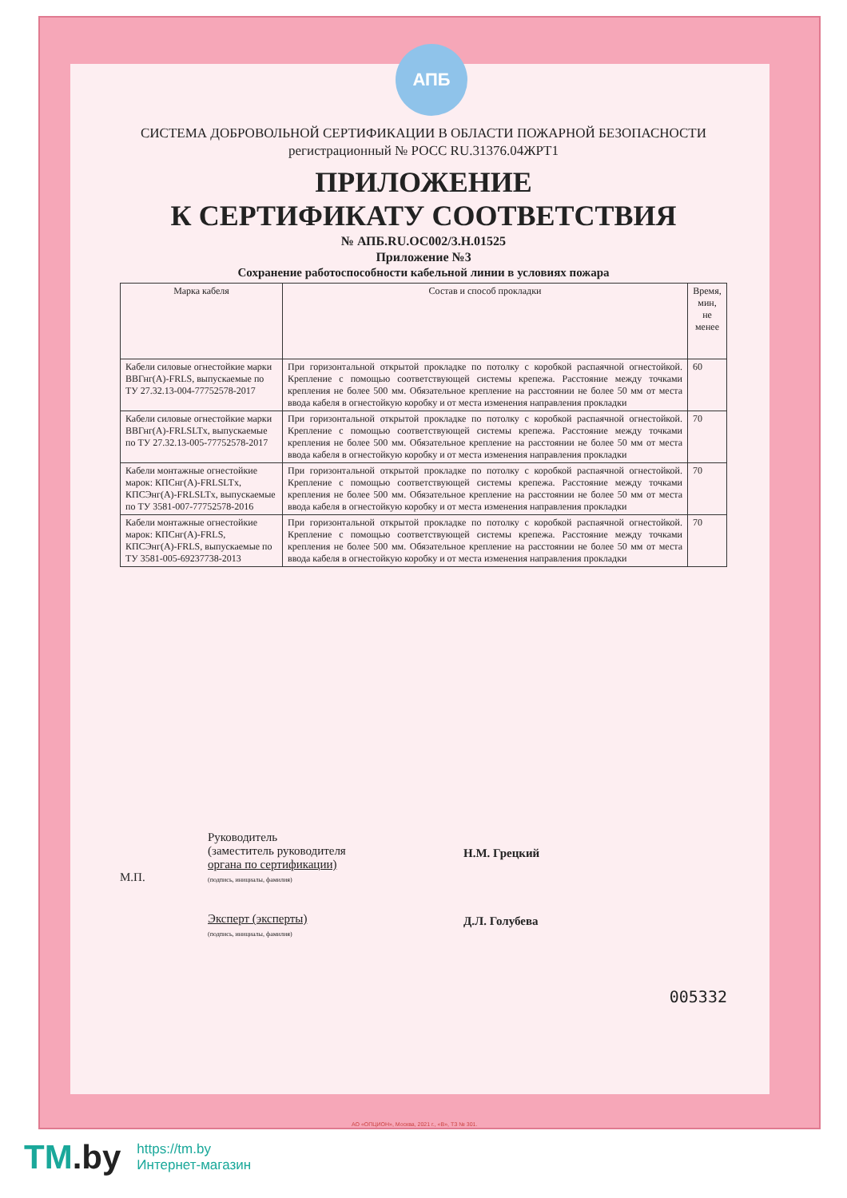АПБ
СИСТЕМА ДОБРОВОЛЬНОЙ СЕРТИФИКАЦИИ В ОБЛАСТИ ПОЖАРНОЙ БЕЗОПАСНОСТИ
регистрационный № РОСС RU.31376.04ЖРТ1
ПРИЛОЖЕНИЕ
К СЕРТИФИКАТУ СООТВЕТСТВИЯ
№ АПБ.RU.OC002/3.H.01525
Приложение №3
Сохранение работоспособности кабельной линии в условиях пожара
| Марка кабеля | Состав и способ прокладки | Время, мин, не менее |
| --- | --- | --- |
| Кабели силовые огнестойкие марки ВВГнг(А)-FRLS, выпускаемые по ТУ 27.32.13-004-77752578-2017 | При горизонтальной открытой прокладке по потолку с коробкой распаячной огнестойкой. Крепление с помощью соответствующей системы крепежа. Расстояние между точками крепления не более 500 мм. Обязательное крепление на расстоянии не более 50 мм от места ввода кабеля в огнестойкую коробку и от места изменения направления прокладки | 60 |
| Кабели силовые огнестойкие марки ВВГнг(А)-FRLSLTx, выпускаемые по ТУ 27.32.13-005-77752578-2017 | При горизонтальной открытой прокладке по потолку с коробкой распаячной огнестойкой. Крепление с помощью соответствующей системы крепежа. Расстояние между точками крепления не более 500 мм. Обязательное крепление на расстоянии не более 50 мм от места ввода кабеля в огнестойкую коробку и от места изменения направления прокладки | 70 |
| Кабели монтажные огнестойкие марок: КПСнг(А)-FRLSLTx, КПСЭнг(А)-FRLSLTx, выпускаемые по ТУ 3581-007-77752578-2016 | При горизонтальной открытой прокладке по потолку с коробкой распаячной огнестойкой. Крепление с помощью соответствующей системы крепежа. Расстояние между точками крепления не более 500 мм. Обязательное крепление на расстоянии не более 50 мм от места ввода кабеля в огнестойкую коробку и от места изменения направления прокладки | 70 |
| Кабели монтажные огнестойкие марок: КПСнг(А)-FRLS, КПСЭнг(А)-FRLS, выпускаемые по ТУ 3581-005-69237738-2013 | При горизонтальной открытой прокладке по потолку с коробкой распаячной огнестойкой. Крепление с помощью соответствующей системы крепежа. Расстояние между точками крепления не более 500 мм. Обязательное крепление на расстоянии не более 50 мм от места ввода кабеля в огнестойкую коробку и от места изменения направления прокладки | 70 |
М.П.
Руководитель
(заместитель руководителя
органа по сертификации)
(подпись, инициалы, фамилия)
Эксперт (эксперты)
(подпись, инициалы, фамилия)
Н.М. Грецкий
Д.Л. Голубева
005332
АО «ОПЦИОН», Москва, 2021 г., «В», ТЗ № 301.
TM.by
https://tm.by
Интернет-магазин